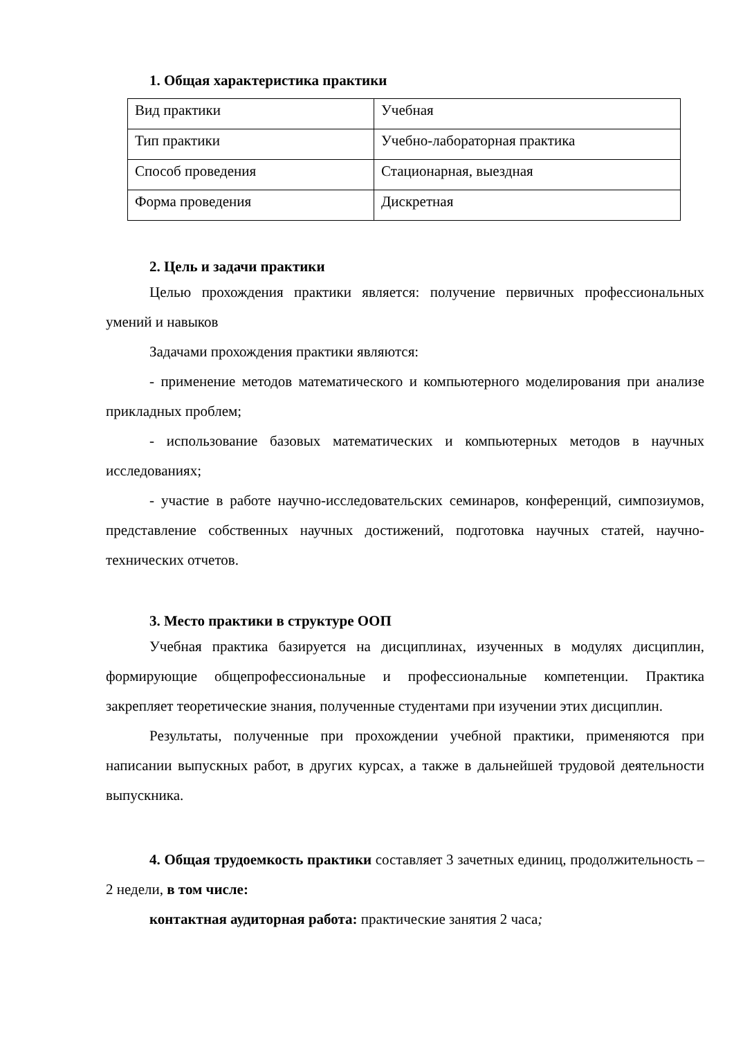1. Общая характеристика практики
| Вид практики | Учебная |
| Тип практики | Учебно-лабораторная практика |
| Способ проведения | Стационарная, выездная |
| Форма проведения | Дискретная |
2. Цель и задачи практики
Целью прохождения практики является: получение первичных профессиональных умений и навыков
Задачами прохождения практики являются:
- применение методов математического и компьютерного моделирования при анализе прикладных проблем;
- использование базовых математических и компьютерных методов в научных исследованиях;
- участие в работе научно-исследовательских семинаров, конференций, симпозиумов, представление собственных научных достижений, подготовка научных статей, научно-технических отчетов.
3. Место практики в структуре ООП
Учебная практика базируется на дисциплинах, изученных в модулях дисциплин, формирующие общепрофессиональные и профессиональные компетенции. Практика закрепляет теоретические знания, полученные студентами при изучении этих дисциплин.
Результаты, полученные при прохождении учебной практики, применяются при написании выпускных работ, в других курсах, а также в дальнейшей трудовой деятельности выпускника.
4. Общая трудоемкость практики составляет 3 зачетных единиц, продолжительность – 2 недели, в том числе:
контактная аудиторная работа: практические занятия 2 часа;